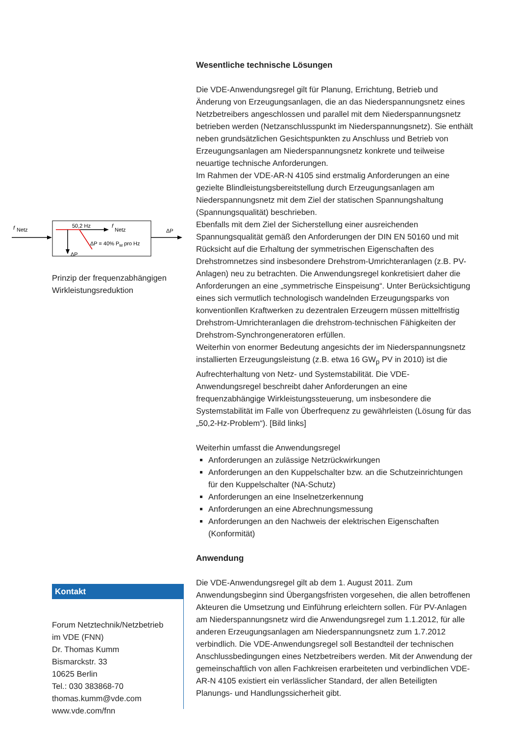f
Netz
50,2 Hz
f
Netz
ΔP
ΔP = 40% PM pro Hz
ΔP
Prinzip der frequenzabhängigen Wirkleistungsreduktion
Kontakt
Forum Netztechnik/Netzbetrieb
im VDE (FNN)
Dr. Thomas Kumm
Bismarckstr. 33
10625 Berlin
Tel.: 030 383868-70
thomas.kumm@vde.com
www.vde.com/fnn
Wesentliche technische Lösungen
Die VDE-Anwendungsregel gilt für Planung, Errichtung, Betrieb und Änderung von Erzeugungsanlagen, die an das Niederspannungsnetz eines Netzbetreibers angeschlossen und parallel mit dem Niederspannungsnetz betrieben werden (Netzanschlusspunkt im Niederspannungsnetz). Sie enthält neben grundsätzlichen Gesichtspunkten zu Anschluss und Betrieb von Erzeugungsanlagen am Niederspannungsnetz konkrete und teilweise neuartige technische Anforderungen.
Im Rahmen der VDE-AR-N 4105 sind erstmalig Anforderungen an eine gezielte Blindleistungsbereitstellung durch Erzeugungsanlagen am Niederspannungsnetz mit dem Ziel der statischen Spannungshaltung (Spannungsqualität) beschrieben.
Ebenfalls mit dem Ziel der Sicherstellung einer ausreichenden Spannungsqualität gemäß den Anforderungen der DIN EN 50160 und mit Rücksicht auf die Erhaltung der symmetrischen Eigenschaften des Drehstromnetzes sind insbesondere Drehstrom-Umrichteranlagen (z.B. PV-Anlagen) neu zu betrachten. Die Anwendungsregel konkretisiert daher die Anforderungen an eine „symmetrische Einspeisung“. Unter Berücksichtigung eines sich vermutlich technologisch wandelnden Erzeugungsparks von konventionllen Kraftwerken zu dezentralen Erzeugern müssen mittelfristig Drehstrom-Umrichteranlagen die drehstrom-technischen Fähigkeiten der Drehstrom-Synchrongeneratoren erfüllen.
Weiterhin von enormer Bedeutung angesichts der im Niederspannungsnetz installierten Erzeugungsleistung (z.B. etwa 16 GW<sub>p</sub> PV in 2010) ist die Aufrechterhaltung von Netz- und Systemstabilität. Die VDE-Anwendungsregel beschreibt daher Anforderungen an eine frequenzabhängige Wirkleistungssteuerung, um insbesondere die Systemstabilität im Falle von Überfrequenz zu gewährleisten (Lösung für das „50,2-Hz-Problem“). [Bild links]
Weiterhin umfasst die Anwendungsregel
Anforderungen an zulässige Netzrückwirkungen
Anforderungen an den Kuppelschalter bzw. an die Schutzeinrichtungen für den Kuppelschalter (NA-Schutz)
Anforderungen an eine Inselnetzerkennung
Anforderungen an eine Abrechnungsmessung
Anforderungen an den Nachweis der elektrischen Eigenschaften (Konformität)
Anwendung
Die VDE-Anwendungsregel gilt ab dem 1. August 2011. Zum Anwendungsbeginn sind Übergangsfristen vorgesehen, die allen betroffenen Akteuren die Umsetzung und Einführung erleichtern sollen. Für PV-Anlagen am Niederspannungsnetz wird die Anwendungsregel zum 1.1.2012, für alle anderen Erzeugungsanlagen am Niederspannungsnetz zum 1.7.2012 verbindlich. Die VDE-Anwendungsregel soll Bestandteil der technischen Anschlussbedingungen eines Netzbetreibers werden. Mit der Anwendung der gemeinschaftlich von allen Fachkreisen erarbeiteten und verbindlichen VDE-AR-N 4105 existiert ein verlässlicher Standard, der allen Beteiligten Planungs- und Handlungssicherheit gibt.